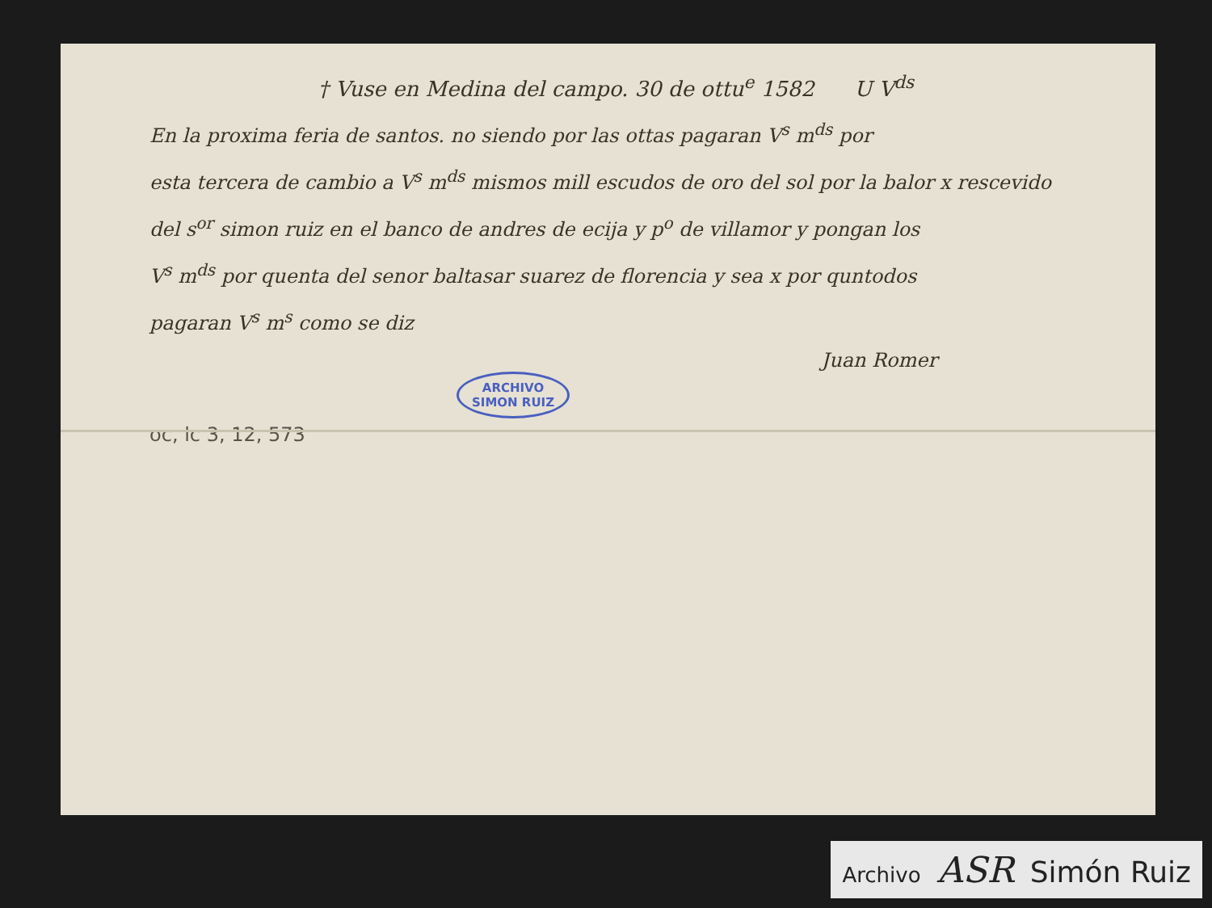† Vuse en Medina del campo. 30 de ottu<sup>e</sup> 1582 U V<sup>ds</sup>
En la proxima feria de santos. no siendo por las ottas pagaran V<sup>s</sup> m<sup>ds</sup> por
esta tercera de cambio a V<sup>s</sup> m<sup>ds</sup> mismos mill escudos de oro del sol por la balor x rescevido
del s<sup>or</sup> simon ruiz en el banco de andres de ecija y p<sup>o</sup> de villamor y pongan los
V<sup>s</sup> m<sup>ds</sup> por quenta del senor baltasar suarez de florencia y sea x por quntodos
pagaran V<sup>s</sup> m<sup>s</sup> como se diz
Juan Romer
ARCHIVO
SIMON RUIZ
oc, lc 3, 12, 573
Archivo ASR Simón Ruiz